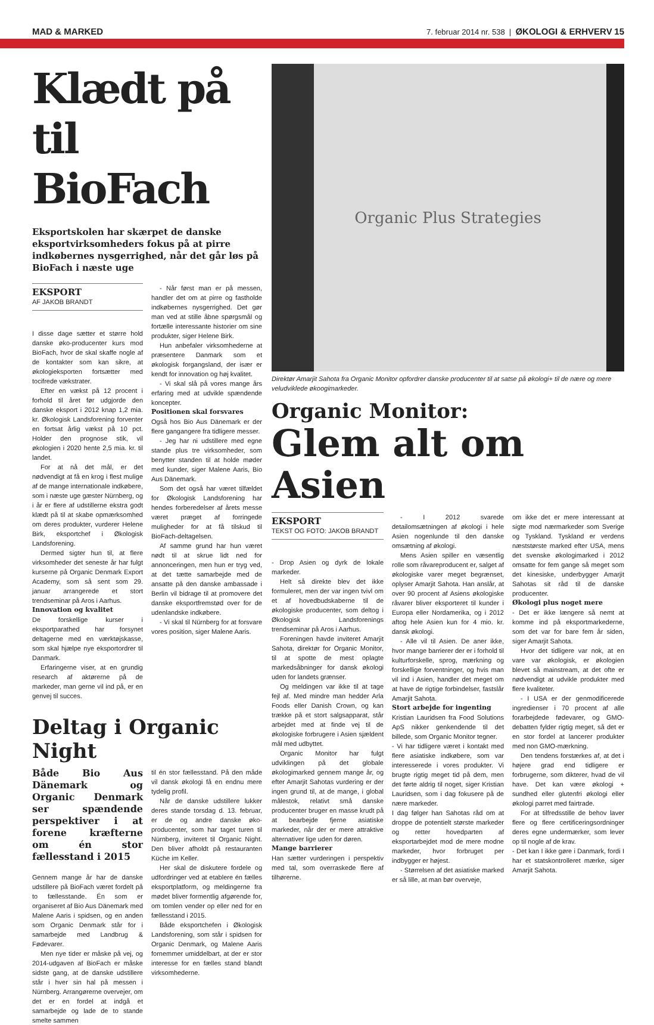MAD & MARKED 7. februar 2014 nr. 538 | ØKOLOGI & ERHVERV 15
Klædt på til BioFach
Eksportskolen har skærpet de danske eksportvirksomheders fokus på at pirre indkøbernes nysgerrighed, når det går løs på BioFach i næste uge
EKSPORT
AF JAKOB BRANDT
I disse dage sætter et større hold danske øko-producenter kurs mod BioFach, hvor de skal skaffe nogle af de kontakter som kan sikre, at økologieksporten fortsætter med tocifrede vækstrater.
Efter en vækst på 12 procent i forhold til året før udgjorde den danske eksport i 2012 knap 1,2 mia. kr. Økologisk Landsforening forventer en fortsat årlig vækst på 10 pct. Holder den prognose stik, vil økologien i 2020 hente 2,5 mia. kr. til landet.
For at nå det mål, er det nødvendigt at få en krog i flest mulige af de mange internationale indkøbere, som i næste uge gæster Nürnberg, og i år er flere af udstillerne ekstra godt klædt på til at skabe opmærksomhed om deres produkter, vurderer Helene Birk, eksportchef i Økologisk Landsforening.
Dermed sigter hun til, at flere virksomheder det seneste år har fulgt kurserne på Organic Denmark Export Academy, som så sent som 29. januar arrangerede et stort trendseminar på Aros i Aarhus.
Innovation og kvalitet
De forskellige kurser i eksportparathed har forsynet deltagerne med en værktøjskasse, som skal hjælpe nye eksportordrer til Danmark.
Erfaringerne viser, at en grundig research af aktørerne på de markeder, man gerne vil ind på, er en genvej til succes.
- Når først man er på messen, handler det om at pirre og fastholde indkøbernes nysgerrighed. Det gør man ved at stille åbne spørgsmål og fortælle interessante historier om sine produkter, siger Helene Birk.
Hun anbefaler virksomhederne at præsentere Danmark som et økologisk forgangsland, der især er kendt for innovation og høj kvalitet.
- Vi skal slå på vores mange års erfaring med at udvikle spændende koncepter.
Positionen skal forsvares
Også hos Bio Aus Dänemark er der flere gangangere fra tidligere messer.
- Jeg har ni udstillere med egne stande plus tre virksomheder, som benytter standen til at holde møder med kunder, siger Malene Aaris, Bio Aus Dänemark.
Som det også har været tilfældet for Økologisk Landsforening har hendes forberedelser af årets messe været præget af forringede muligheder for at få tilskud til BioFach-deltagelsen.
Af samme grund har hun været nødt til at skrue lidt ned for annonceringen, men hun er tryg ved, at det tætte samarbejde med de ansatte på den danske ambassade i Berlin vil bidrage til at promovere det danske eksportfremstød over for de udenlandske indkøbere.
- Vi skal til Nürnberg for at forsvare vores position, siger Malene Aaris.
Deltag i Organic Night
Både Bio Aus Dänemark og Organic Denmark ser spændende perspektiver i at forene kræfterne om én stor fællesstand i 2015
Gennem mange år har de danske udstillere på BioFach været fordelt på to fællesstande. Én som er organiseret af Bio Aus Dänemark med Malene Aaris i spidsen, og en anden som Organic Denmark står for i samarbejde med Landbrug & Fødevarer.
Men nye tider er måske på vej, og 2014-udgaven af BioFach er måske sidste gang, at de danske udstillere står i hver sin hal på messen i Nürnberg. Arrangørerne overvejer, om det er en fordel at indgå et samarbejde og lade de to stande smelte sammen
til én stor fællesstand. På den måde vil dansk økologi få en endnu mere tydelig profil.
Når de danske udstillere lukker deres stande torsdag d. 13. februar, er de og andre danske øko-producenter, som har taget turen til Nürnberg, inviteret til Organic Night. Den bliver afholdt på restauranten Küche im Keller.
Her skal de diskutere fordele og udfordringer ved at etablere én fælles eksportplatform, og meldingerne fra mødet bliver formentlig afgørende for, om tomlen vender op eller ned for en fællesstand i 2015.
Både eksportchefen i Økologisk Landsforening, som står i spidsen for Organic Denmark, og Malene Aaris fornemmer umiddelbart, at der er stor interesse for en fælles stand blandt virksomhederne.
Organic Plus Strategies
Direktør Amarjit Sahota fra Organic Monitor opfordrer danske producenter til at satse på økologi+ til de nære og mere veludviklede økoogimarkeder.
Organic Monitor:
Glem alt om Asien
EKSPORT
TEKST OG FOTO: JAKOB BRANDT
- Drop Asien og dyrk de lokale markeder.
Helt så direkte blev det ikke formuleret, men der var ingen tvivl om et af hovedbudskaberne til de økologiske producenter, som deltog i Økologisk Landsforenings trendseminar på Aros i Aarhus.
Foreningen havde inviteret Amarjit Sahota, direktør for Organic Monitor, til at spotte de mest oplagte markedsåbninger for dansk økologi uden for landets grænser.
Og meldingen var ikke til at tage fejl af. Med mindre man hedder Arla Foods eller Danish Crown, og kan trække på et stort salgsapparat, står arbejdet med at finde vej til de økologiske forbrugere i Asien sjældent mål med udbyttet.
Organic Monitor har fulgt udviklingen på det globale økologimarked gennem mange år, og efter Amarjit Sahotas vurdering er der ingen grund til, at de mange, i global målestok, relativt små danske producenter bruger en masse krudt på at bearbejde fjerne asiatiske markeder, når der er mere attraktive alternativer lige uden for døren.
Mange barrierer
Han sætter vurderingen i perspektiv med tal, som overraskede flere af tilhørerne.
- I 2012 svarede detailomsætningen af økologi i hele Asien nogenlunde til den danske omsætning af økologi.
Mens Asien spiller en væsentlig rolle som råvareproducent er, salget af økologiske varer meget begrænset, oplyser Amarjit Sahota. Han anslår, at over 90 procent af Asiens økologiske råvarer bliver eksporteret til kunder i Europa eller Nordamerika, og i 2012 aftog hele Asien kun for 4 mio. kr. dansk økologi.
- Alle vil til Asien. De aner ikke, hvor mange barrierer der er i forhold til kulturforskelle, sprog, mærkning og forskellige forventninger, og hvis man vil ind i Asien, handler det meget om at have de rigtige forbindelser, fastslår Amarjit Sahota.
Stort arbejde for ingenting
Kristian Lauridsen fra Food Solutions ApS nikker genkendende til det billede, som Organic Monitor tegner.
- Vi har tidligere været i kontakt med flere asiatiske indkøbere, som var interesserede i vores produkter. Vi brugte rigtig meget tid på dem, men det førte aldrig til noget, siger Kristian Lauridsen, som i dag fokusere på de nære markeder.
I dag følger han Sahotas råd om at droppe de potentielt største markeder og retter hovedparten af eksportarbejdet mod de mere modne markeder, hvor forbruget per indbygger er højest.
- Størrelsen af det asiatiske marked er så lille, at man bør overveje,
om ikke det er mere interessant at sigte mod nærmarkeder som Sverige og Tyskland. Tyskland er verdens næststørste marked efter USA, mens det svenske økologimarked i 2012 omsatte for fem gange så meget som det kinesiske, underbygger Amarjit Sahotas sit råd til de danske producenter.
Økologi plus noget mere
- Det er ikke længere så nemt at komme ind på eksportmarkederne, som det var for bare fem år siden, siger Amarjit Sahota.
Hvor det tidligere var nok, at en vare var økologisk, er økologien blevet så mainstream, at det ofte er nødvendigt at udvikle produkter med flere kvaliteter.
- I USA er der genmodificerede ingredienser i 70 procent af alle forarbejdede fødevarer, og GMO-debatten fylder rigtig meget, så det er en stor fordel at lancerer produkter med non GMO-mærkning.
Den tendens forstærkes af, at det i højere grad end tidligere er forbrugerne, som dikterer, hvad de vil have. Det kan være økologi + sundhed eller glutenfri økologi eller økologi parret med fairtrade.
For at tilfredsstille de behov laver flere og flere certificeringsordninger deres egne undermærker, som lever op til nogle af de krav.
- Det kan I ikke gøre i Danmark, fordi I har et statskontrolleret mærke, siger Amarjit Sahota.